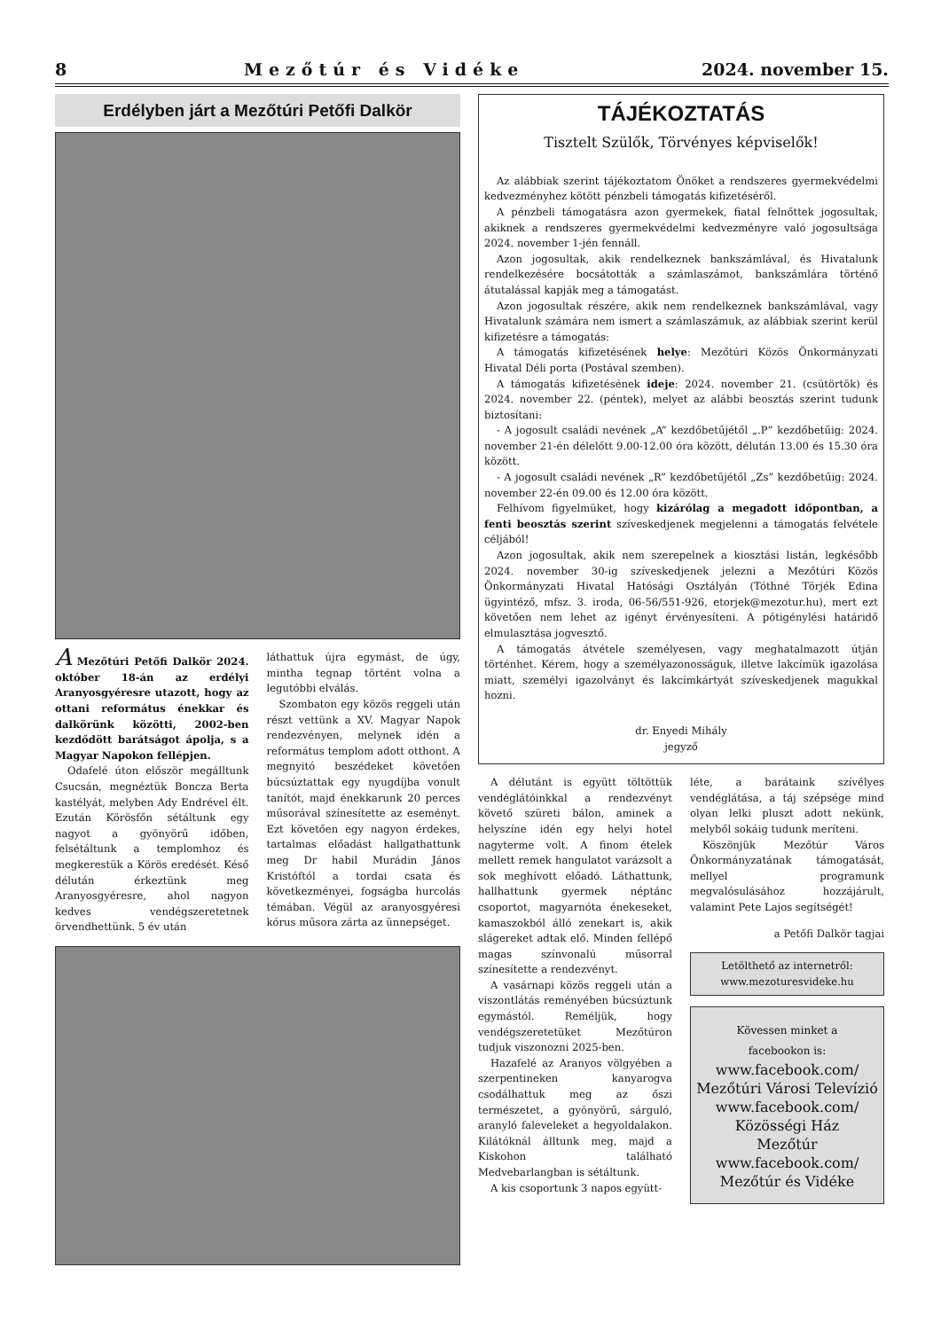8 Mezőtúr és Vidéke 2024. november 15.
Erdélyben járt a Mezőtúri Petőfi Dalkör
A Mezőtúri Petőfi Dalkör 2024. október 18-án az erdélyi Aranyosgyéresre utazott, hogy az ottani református énekkar és dalkörünk közötti, 2002-ben kezdődött barátságot ápolja, s a Magyar Napokon fellépjen.
Odafelé úton először megálltunk Csucsán, megnéztük Boncza Berta kastélyát, melyben Ady Endrével élt. Ezután Körösfőn sétáltunk egy nagyot a gyönyörű időben, felsétáltunk a templomhoz és megkerestük a Körös eredését. Késő délután érkeztünk meg Aranyosgyéresre, ahol nagyon kedves vendégszeretetnek örvendhettünk. 5 év után
láthattuk újra egymást, de úgy, mintha tegnap történt volna a legutóbbi elválás.
Szombaton egy közös reggeli után részt vettünk a XV. Magyar Napok rendezvényen, melynek idén a református templom adott otthont. A megnyitó beszédeket követően búcsúztattak egy nyugdíjba vonult tanítót, majd énekkarunk 20 perces műsorával színesítette az eseményt. Ezt követően egy nagyon érdekes, tartalmas előadást hallgathattunk meg Dr habil Murádin János Kristóftól a tordai csata és következményei, fogságba hurcolás témában. Végül az aranyosgyéresi kórus műsora zárta az ünnepséget.
TÁJÉKOZTATÁS
Tisztelt Szülők, Törvényes képviselők!
Az alábbiak szerint tájékoztatom Önöket a rendszeres gyermekvédelmi kedvezményhez kötött pénzbeli támogatás kifizetéséről.
A pénzbeli támogatásra azon gyermekek, fiatal felnőttek jogosultak, akiknek a rendszeres gyermekvédelmi kedvezményre való jogosultsága 2024. november 1-jén fennáll.
Azon jogosultak, akik rendelkeznek bankszámlával, és Hivatalunk rendelkezésére bocsátották a számlaszámot, bankszámlára történő átutalással kapják meg a támogatást.
Azon jogosultak részére, akik nem rendelkeznek bankszámlával, vagy Hivatalunk számára nem ismert a számlaszámuk, az alábbiak szerint kerül kifizetésre a támogatás:
A támogatás kifizetésének helye: Mezőtúri Közös Önkormányzati Hivatal Déli porta (Postával szemben).
A támogatás kifizetésének ideje: 2024. november 21. (csütörtök) és 2024. november 22. (péntek), melyet az alábbi beosztás szerint tudunk biztosítani:
- A jogosult családi nevének „A” kezdőbetűjétől „.P” kezdőbetűig: 2024. november 21-én délelőtt 9.00-12.00 óra között, délután 13.00 és 15.30 óra között.
- A jogosult családi nevének „R” kezdőbetűjétől „Zs” kezdőbetűig: 2024. november 22-én 09.00 és 12.00 óra között.
Felhívom figyelmüket, hogy kizárólag a megadott időpontban, a fenti beosztás szerint szíveskedjenek megjelenni a támogatás felvétele céljából!
Azon jogosultak, akik nem szerepelnek a kiosztási listán, legkésőbb 2024. november 30-ig szíveskedjenek jelezni a Mezőtúri Közös Önkormányzati Hivatal Hatósági Osztályán (Tóthné Törjék Edina ügyintéző, mfsz. 3. iroda, 06-56/551-926, etorjek@mezotur.hu), mert ezt követően nem lehet az igényt érvényesíteni. A pótigénylési határidő elmulasztása jogvesztő.
A támogatás átvétele személyesen, vagy meghatalmazott útján történhet. Kérem, hogy a személyazonosságuk, illetve lakcímük igazolása miatt, személyi igazolványt és lakcímkártyát szíveskedjenek magukkal hozni.
dr. Enyedi Mihály
jegyző
A délutánt is együtt töltöttük vendéglátóinkkal a rendezvényt követő szüreti bálon, aminek a helyszíne idén egy helyi hotel nagyterme volt. A finom ételek mellett remek hangulatot varázsolt a sok meghívott előadó. Láthattunk, hallhattunk gyermek néptánc csoportot, magyarnóta énekeseket, kamaszokból álló zenekart is, akik slágereket adtak elő. Minden fellépő magas színvonalú műsorral színesítette a rendezvényt.
A vasárnapi közös reggeli után a viszontlátás reményében búcsúztunk egymástól. Reméljük, hogy vendégszeretetüket Mezőtúron tudjuk viszonozni 2025-ben.
Hazafelé az Aranyos völgyében a szerpentineken kanyarogva csodálhattuk meg az őszi természetet, a gyönyörű, sárguló, aranyló faleveleket a hegyoldalakon. Kilátóknál álltunk meg, majd a Kiskohon található Medvebarlangban is sétáltunk.
A kis csoportunk 3 napos együtt-
léte, a barátaink szívélyes vendéglátása, a táj szépsége mind olyan lelki pluszt adott nekünk, melyből sokáig tudunk meríteni.
Köszönjük Mezőtúr Város Önkormányzatának támogatását, mellyel programunk megvalósulásához hozzájárult, valamint Pete Lajos segítségét!
a Petőfi Dalkör tagjai
Letölthető az internetről:
www.mezoturesvideke.hu
Kövessen minket a
facebookon is:
www.facebook.com/
Mezőtúri Városi Televízió
www.facebook.com/
Közösségi Ház
Mezőtúr
www.facebook.com/
Mezőtúr és Vidéke